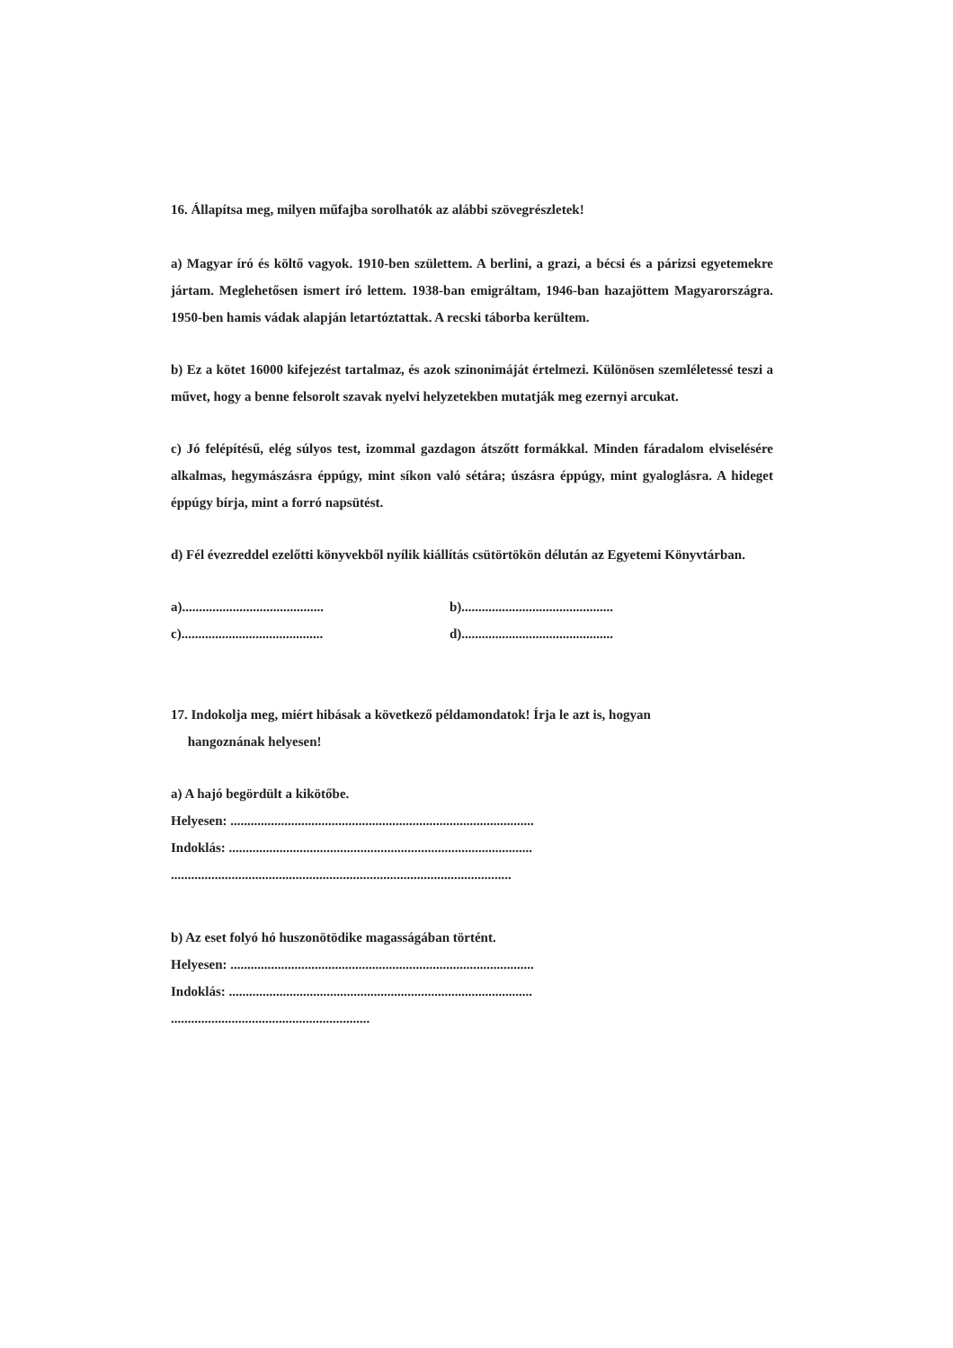16. Állapítsa meg, milyen műfajba sorolhatók az alábbi szövegrészletek!
a) Magyar író és költő vagyok. 1910-ben születtem. A berlini, a grazi, a bécsi és a párizsi egyetemekre jártam. Meglehetősen ismert író lettem. 1938-ban emigráltam, 1946-ban hazajöttem Magyarországra. 1950-ben hamis vádak alapján letartóztattak. A recski táborba kerültem.
b) Ez a kötet 16000 kifejezést tartalmaz, és azok szinonimáját értelmezi. Különösen szemléletessé teszi a művet, hogy a benne felsorolt szavak nyelvi helyzetekben mutatják meg ezernyi arcukat.
c) Jó felépítésű, elég súlyos test, izommal gazdagon átszőtt formákkal. Minden fáradalom elviselésére alkalmas, hegymászásra éppúgy, mint síkon való sétára; úszásra éppúgy, mint gyaloglásra. A hideget éppúgy bírja, mint a forró napsütést.
d) Fél évezreddel ezelőtti könyvekből nyílik kiállítás csütörtökön délután az Egyetemi Könyvtárban.
a).......................................... b).............................................
c).......................................... d).............................................
17. Indokolja meg, miért hibásak a következő példamondatok! Írja le azt is, hogyan
hangoznának helyesen!
a) A hajó begördült a kikötőbe.
Helyesen: ..........................................................................................
Indoklás: ..........................................................................................
.....................................................................................................
b) Az eset folyó hó huszonötödike magasságában történt.
Helyesen: ..........................................................................................
Indoklás: ..........................................................................................
...........................................................